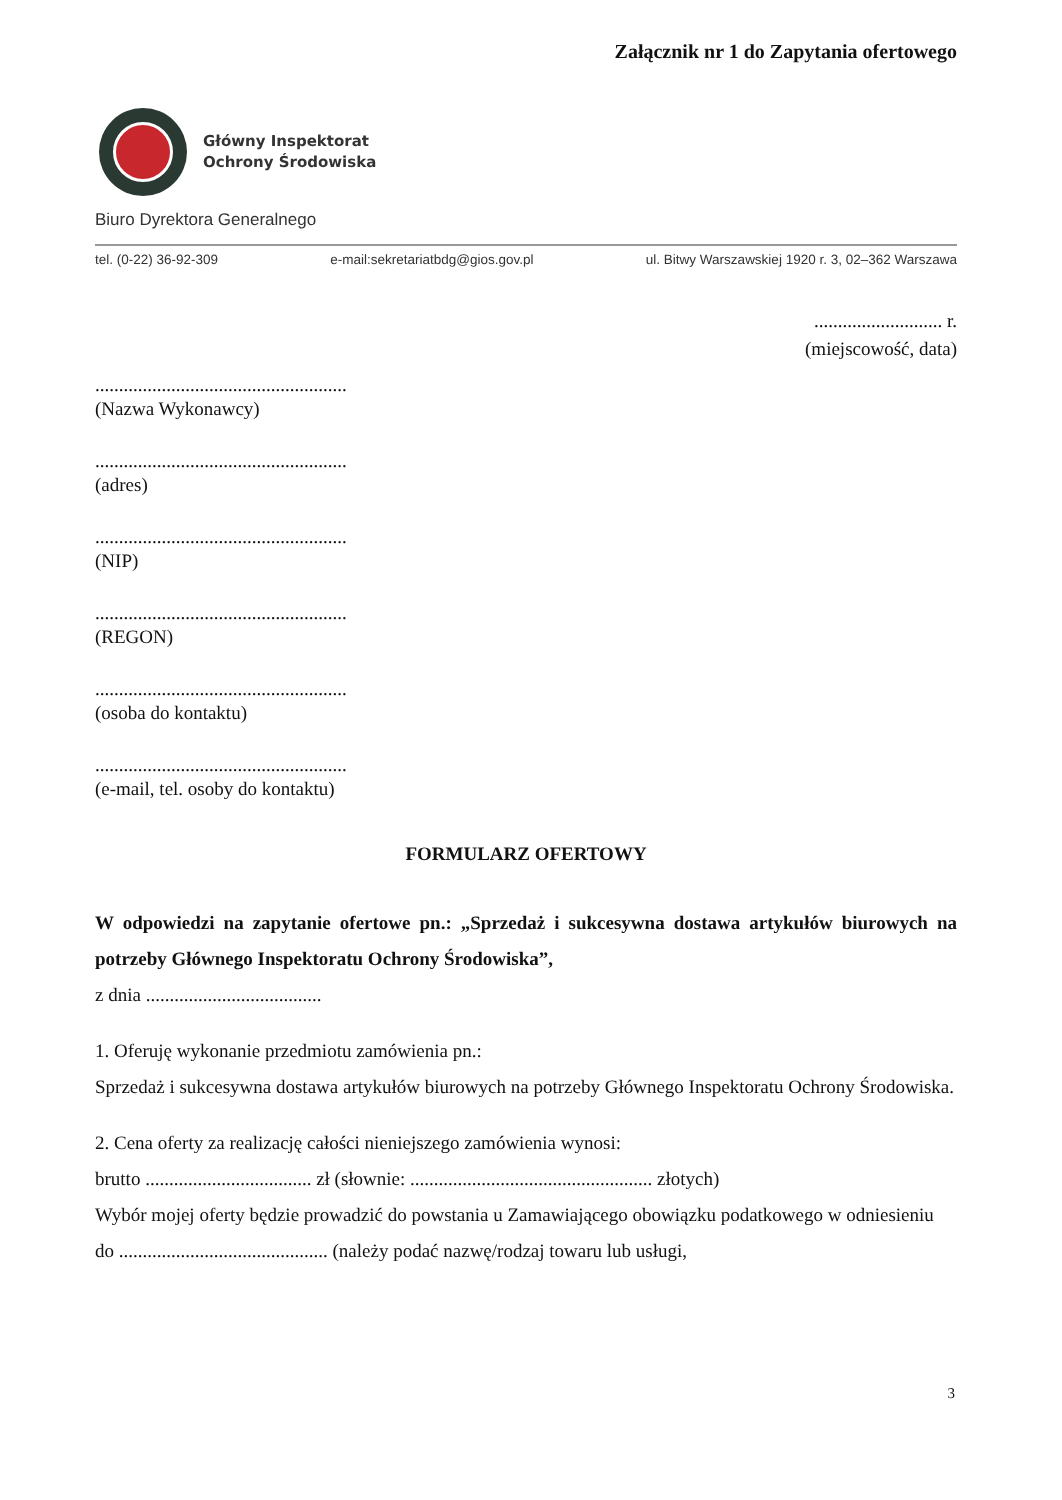Załącznik nr 1 do Zapytania ofertowego
Główny Inspektorat
Ochrony Środowiska
Biuro Dyrektora Generalnego
tel. (0-22) 36-92-309 e-mail:sekretariatbdg@gios.gov.pl ul. Bitwy Warszawskiej 1920 r. 3, 02–362 Warszawa
........................... r.
(miejscowość, data)
.....................................................
(Nazwa Wykonawcy)
.....................................................
(adres)
.....................................................
(NIP)
.....................................................
(REGON)
.....................................................
(osoba do kontaktu)
.....................................................
(e-mail, tel. osoby do kontaktu)
FORMULARZ OFERTOWY
W odpowiedzi na zapytanie ofertowe pn.: „Sprzedaż i sukcesywna dostawa artykułów biurowych na potrzeby Głównego Inspektoratu Ochrony Środowiska”,
z dnia .....................................
1. Oferuję wykonanie przedmiotu zamówienia pn.:
Sprzedaż i sukcesywna dostawa artykułów biurowych na potrzeby Głównego Inspektoratu Ochrony Środowiska.
2. Cena oferty za realizację całości nieniejszego zamówienia wynosi:
brutto ................................... zł (słownie: ................................................... złotych)
Wybór mojej oferty będzie prowadzić do powstania u Zamawiającego obowiązku podatkowego w odniesieniu do ............................................ (należy podać nazwę/rodzaj towaru lub usługi,
3